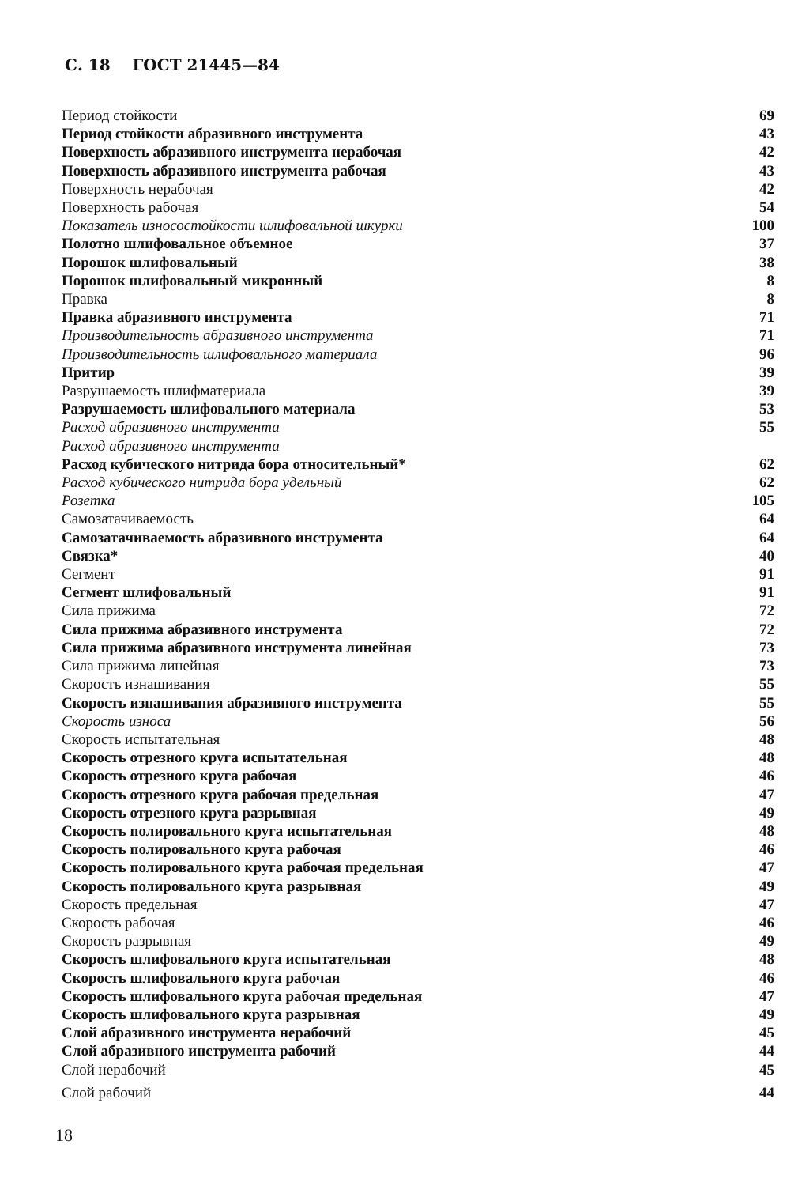С. 18 ГОСТ 21445—84
Период стойкости 69
Период стойкости абразивного инструмента 43
Поверхность абразивного инструмента нерабочая 42
Поверхность абразивного инструмента рабочая 43
Поверхность нерабочая 42
Поверхность рабочая 54
Показатель износостойкости шлифовальной шкурки 100
Полотно шлифовальное объемное 37
Порошок шлифовальный 38
Порошок шлифовальный микронный 8
Правка 8
Правка абразивного инструмента 71
Производительность абразивного инструмента 71
Производительность шлифовального материала 96
Притир 39
Разрушаемость шлифматериала 39
Разрушаемость шлифовального материала 53
Расход абразивного инструмента 55
Расход абразивного инструмента
Расход кубического нитрида бора относительный* 62
Расход кубического нитрида бора удельный 62
Розетка 105
Самозатачиваемость 64
Самозатачиваемость абразивного инструмента 64
Связка* 40
Сегмент 91
Сегмент шлифовальный 91
Сила прижима 72
Сила прижима абразивного инструмента 72
Сила прижима абразивного инструмента линейная 73
Сила прижима линейная 73
Скорость изнашивания 55
Скорость изнашивания абразивного инструмента 55
Скорость износа 56
Скорость испытательная 48
Скорость отрезного круга испытательная 48
Скорость отрезного круга рабочая 46
Скорость отрезного круга рабочая предельная 47
Скорость отрезного круга разрывная 49
Скорость полировального круга испытательная 48
Скорость полировального круга рабочая 46
Скорость полировального круга рабочая предельная 47
Скорость полировального круга разрывная 49
Скорость предельная 47
Скорость рабочая 46
Скорость разрывная 49
Скорость шлифовального круга испытательная 48
Скорость шлифовального круга рабочая 46
Скорость шлифовального круга рабочая предельная 47
Скорость шлифовального круга разрывная 49
Слой абразивного инструмента нерабочий 45
Слой абразивного инструмента рабочий 44
Слой нерабочий 45
Слой рабочий 44
18